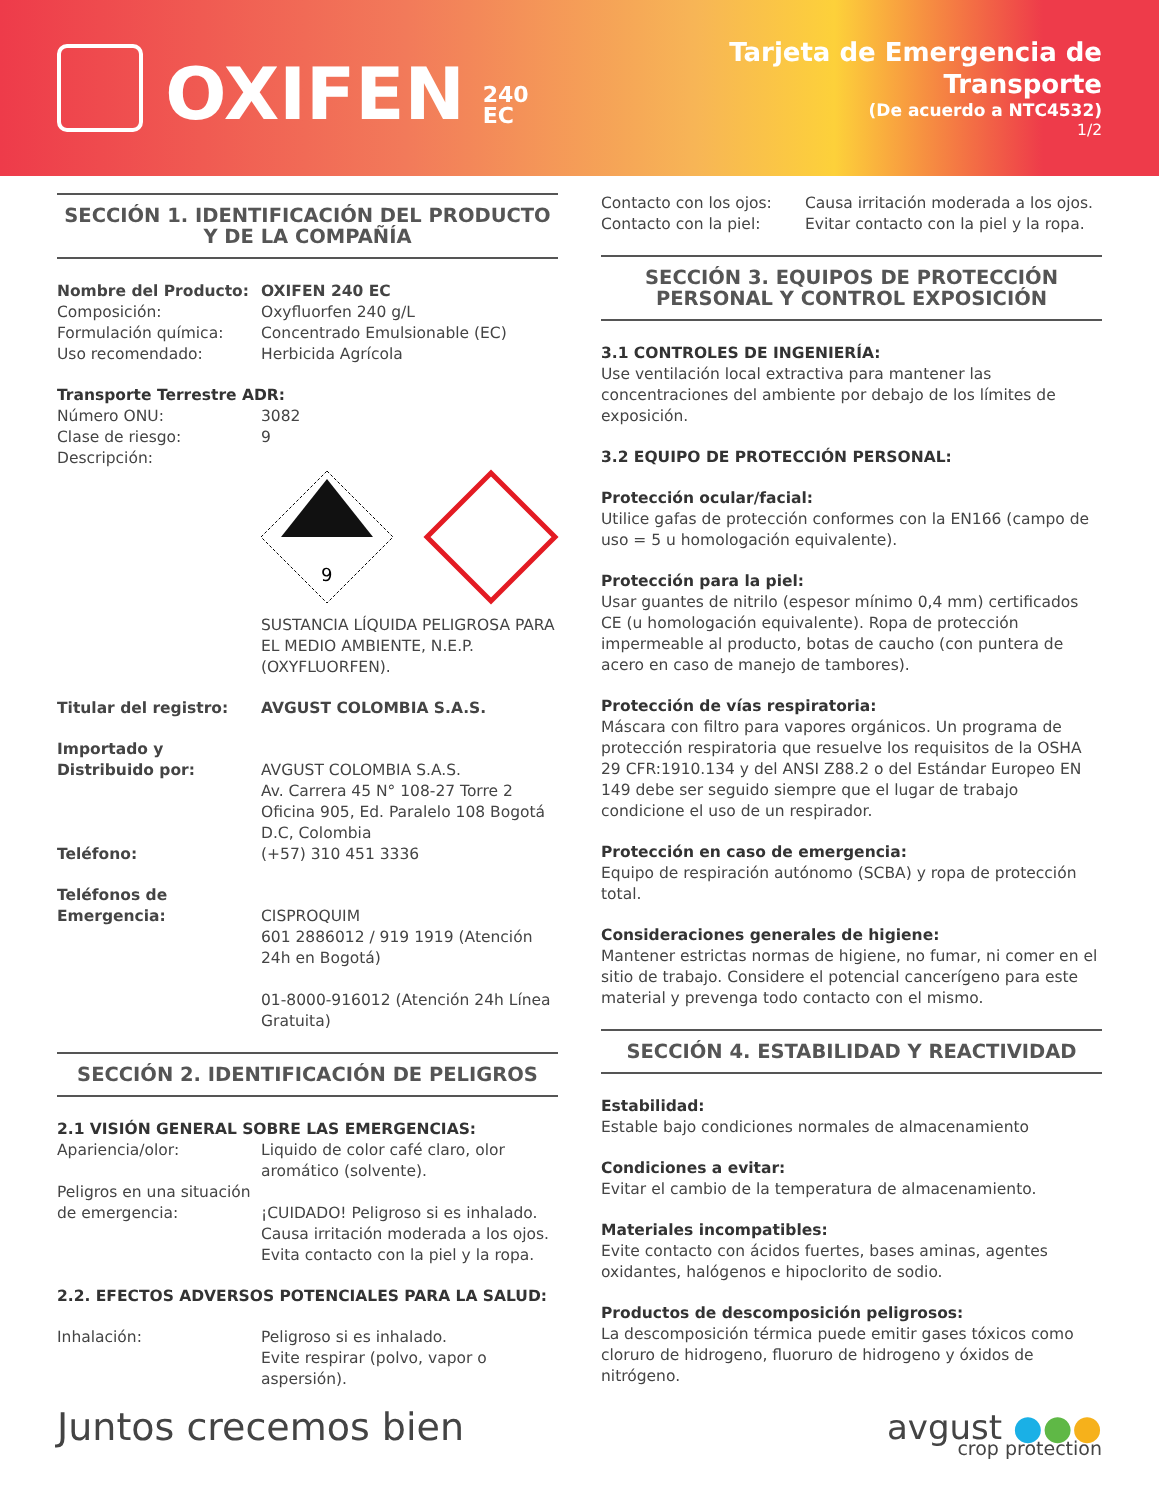OXIFEN 240 EC
Tarjeta de Emergencia de Transporte
(De acuerdo a NTC4532)
1/2
SECCIÓN 1. IDENTIFICACIÓN DEL PRODUCTO Y DE LA COMPAÑÍA
Nombre del Producto: OXIFEN 240 EC
Composición: Oxyfluorfen 240 g/L
Formulación química: Concentrado Emulsionable (EC)
Uso recomendado: Herbicida Agrícola
Transporte Terrestre ADR:
Número ONU: 3082
Clase de riesgo: 9
Descripción:
9
SUSTANCIA LÍQUIDA PELIGROSA PARA EL MEDIO AMBIENTE, N.E.P. (OXYFLUORFEN).
Titular del registro: AVGUST COLOMBIA S.A.S.
Importado y Distribuido por:
AVGUST COLOMBIA S.A.S.
Av. Carrera 45 N° 108-27 Torre 2 Oficina 905, Ed. Paralelo 108 Bogotá D.C, Colombia
Teléfono: (+57) 310 451 3336
Teléfonos de Emergencia:
CISPROQUIM
601 2886012 / 919 1919 (Atención 24h en Bogotá)
01-8000-916012 (Atención 24h Línea Gratuita)
SECCIÓN 2. IDENTIFICACIÓN DE PELIGROS
2.1 VISIÓN GENERAL SOBRE LAS EMERGENCIAS:
Apariencia/olor: Liquido de color café claro, olor aromático (solvente).
Peligros en una situación de emergencia:
¡CUIDADO! Peligroso si es inhalado. Causa irritación moderada a los ojos. Evita contacto con la piel y la ropa.
2.2. EFECTOS ADVERSOS POTENCIALES PARA LA SALUD:
Inhalación: Peligroso si es inhalado.
Evite respirar (polvo, vapor o aspersión).
Contacto con los ojos: Causa irritación moderada a los ojos.
Contacto con la piel: Evitar contacto con la piel y la ropa.
SECCIÓN 3. EQUIPOS DE PROTECCIÓN PERSONAL Y CONTROL EXPOSICIÓN
3.1 CONTROLES DE INGENIERÍA:
Use ventilación local extractiva para mantener las concentraciones del ambiente por debajo de los límites de exposición.
3.2 EQUIPO DE PROTECCIÓN PERSONAL:
Protección ocular/facial:
Utilice gafas de protección conformes con la EN166 (campo de uso = 5 u homologación equivalente).
Protección para la piel:
Usar guantes de nitrilo (espesor mínimo 0,4 mm) certificados CE (u homologación equivalente). Ropa de protección impermeable al producto, botas de caucho (con puntera de acero en caso de manejo de tambores).
Protección de vías respiratoria:
Máscara con filtro para vapores orgánicos. Un programa de protección respiratoria que resuelve los requisitos de la OSHA 29 CFR:1910.134 y del ANSI Z88.2 o del Estándar Europeo EN 149 debe ser seguido siempre que el lugar de trabajo condicione el uso de un respirador.
Protección en caso de emergencia:
Equipo de respiración autónomo (SCBA) y ropa de protección total.
Consideraciones generales de higiene:
Mantener estrictas normas de higiene, no fumar, ni comer en el sitio de trabajo. Considere el potencial cancerígeno para este material y prevenga todo contacto con el mismo.
SECCIÓN 4. ESTABILIDAD Y REACTIVIDAD
Estabilidad:
Estable bajo condiciones normales de almacenamiento
Condiciones a evitar:
Evitar el cambio de la temperatura de almacenamiento.
Materiales incompatibles:
Evite contacto con ácidos fuertes, bases aminas, agentes oxidantes, halógenos e hipoclorito de sodio.
Productos de descomposición peligrosos:
La descomposición térmica puede emitir gases tóxicos como cloruro de hidrogeno, fluoruro de hidrogeno y óxidos de nitrógeno.
Juntos crecemos bien avgust ●●●
crop protection